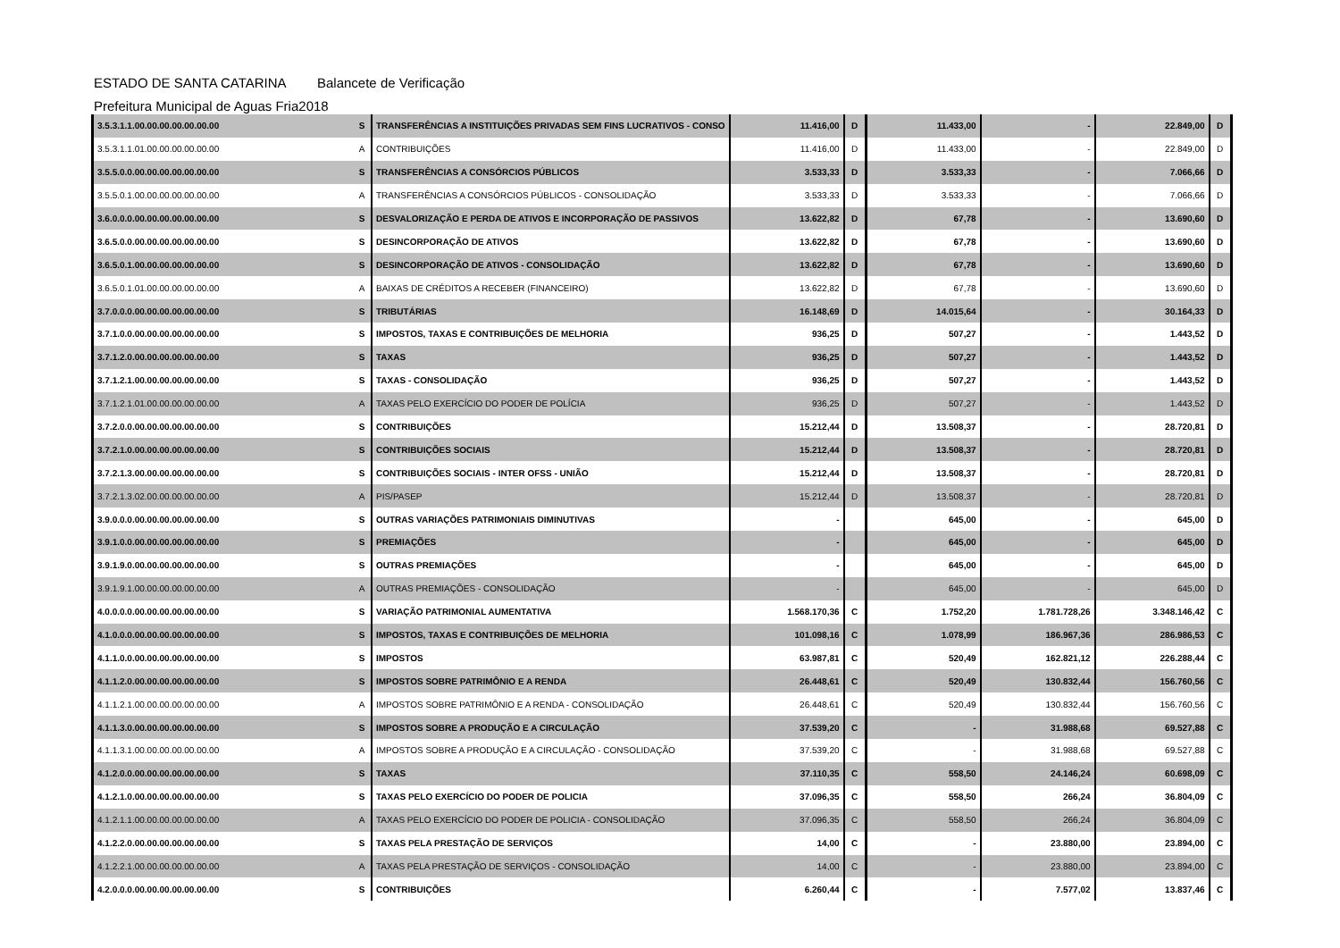ESTADO DE SANTA CATARINA Balancete de Verificação
Prefeitura Municipal de Aguas Fria 2018
| 3.5.3.1.1.00.00.00.00.00.00.00 | S | TRANSFERÊNCIAS A INSTITUIÇÕES PRIVADAS SEM FINS LUCRATIVOS - CONSO | 11.416,00 | D | 11.433,00 | - | 22.849,00 | D |
| 3.5.3.1.1.01.00.00.00.00.00.00 | A | CONTRIBUIÇÕES | 11.416,00 | D | 11.433,00 | - | 22.849,00 | D |
| 3.5.5.0.0.00.00.00.00.00.00.00 | S | TRANSFERÊNCIAS A CONSÓRCIOS PÚBLICOS | 3.533,33 | D | 3.533,33 | - | 7.066,66 | D |
| 3.5.5.0.1.00.00.00.00.00.00.00 | A | TRANSFERÊNCIAS A CONSÓRCIOS PÚBLICOS - CONSOLIDAÇÃO | 3.533,33 | D | 3.533,33 | - | 7.066,66 | D |
| 3.6.0.0.0.00.00.00.00.00.00.00 | S | DESVALORIZAÇÃO E PERDA DE ATIVOS E INCORPORAÇÃO DE PASSIVOS | 13.622,82 | D | 67,78 | - | 13.690,60 | D |
| 3.6.5.0.0.00.00.00.00.00.00.00 | S | DESINCORPORAÇÃO DE ATIVOS | 13.622,82 | D | 67,78 | - | 13.690,60 | D |
| 3.6.5.0.1.00.00.00.00.00.00.00 | S | DESINCORPORAÇÃO DE ATIVOS - CONSOLIDAÇÃO | 13.622,82 | D | 67,78 | - | 13.690,60 | D |
| 3.6.5.0.1.01.00.00.00.00.00.00 | A | BAIXAS DE CRÉDITOS A RECEBER (FINANCEIRO) | 13.622,82 | D | 67,78 | - | 13.690,60 | D |
| 3.7.0.0.0.00.00.00.00.00.00.00 | S | TRIBUTÁRIAS | 16.148,69 | D | 14.015,64 | - | 30.164,33 | D |
| 3.7.1.0.0.00.00.00.00.00.00.00 | S | IMPOSTOS, TAXAS E CONTRIBUIÇÕES DE MELHORIA | 936,25 | D | 507,27 | - | 1.443,52 | D |
| 3.7.1.2.0.00.00.00.00.00.00.00 | S | TAXAS | 936,25 | D | 507,27 | - | 1.443,52 | D |
| 3.7.1.2.1.00.00.00.00.00.00.00 | S | TAXAS - CONSOLIDAÇÃO | 936,25 | D | 507,27 | - | 1.443,52 | D |
| 3.7.1.2.1.01.00.00.00.00.00.00 | A | TAXAS PELO EXERCÍCIO DO PODER DE POLÍCIA | 936,25 | D | 507,27 | - | 1.443,52 | D |
| 3.7.2.0.0.00.00.00.00.00.00.00 | S | CONTRIBUIÇÕES | 15.212,44 | D | 13.508,37 | - | 28.720,81 | D |
| 3.7.2.1.0.00.00.00.00.00.00.00 | S | CONTRIBUIÇÕES SOCIAIS | 15.212,44 | D | 13.508,37 | - | 28.720,81 | D |
| 3.7.2.1.3.00.00.00.00.00.00.00 | S | CONTRIBUIÇÕES SOCIAIS - INTER OFSS - UNIÃO | 15.212,44 | D | 13.508,37 | - | 28.720,81 | D |
| 3.7.2.1.3.02.00.00.00.00.00.00 | A | PIS/PASEP | 15.212,44 | D | 13.508,37 | - | 28.720,81 | D |
| 3.9.0.0.0.00.00.00.00.00.00.00 | S | OUTRAS VARIAÇÕES PATRIMONIAIS DIMINUTIVAS | - | | 645,00 | - | 645,00 | D |
| 3.9.1.0.0.00.00.00.00.00.00.00 | S | PREMIAÇÕES | - | | 645,00 | - | 645,00 | D |
| 3.9.1.9.0.00.00.00.00.00.00.00 | S | OUTRAS PREMIAÇÕES | - | | 645,00 | - | 645,00 | D |
| 3.9.1.9.1.00.00.00.00.00.00.00 | A | OUTRAS PREMIAÇÕES - CONSOLIDAÇÃO | - | | 645,00 | - | 645,00 | D |
| 4.0.0.0.0.00.00.00.00.00.00.00 | S | VARIAÇÃO PATRIMONIAL AUMENTATIVA | 1.568.170,36 | C | 1.752,20 | 1.781.728,26 | 3.348.146,42 | C |
| 4.1.0.0.0.00.00.00.00.00.00.00 | S | IMPOSTOS, TAXAS E CONTRIBUIÇÕES DE MELHORIA | 101.098,16 | C | 1.078,99 | 186.967,36 | 286.986,53 | C |
| 4.1.1.0.0.00.00.00.00.00.00.00 | S | IMPOSTOS | 63.987,81 | C | 520,49 | 162.821,12 | 226.288,44 | C |
| 4.1.1.2.0.00.00.00.00.00.00.00 | S | IMPOSTOS SOBRE PATRIMÔNIO E A RENDA | 26.448,61 | C | 520,49 | 130.832,44 | 156.760,56 | C |
| 4.1.1.2.1.00.00.00.00.00.00.00 | A | IMPOSTOS SOBRE PATRIMÔNIO E A RENDA - CONSOLIDAÇÃO | 26.448,61 | C | 520,49 | 130.832,44 | 156.760,56 | C |
| 4.1.1.3.0.00.00.00.00.00.00.00 | S | IMPOSTOS SOBRE A PRODUÇÃO E A CIRCULAÇÃO | 37.539,20 | C | - | 31.988,68 | 69.527,88 | C |
| 4.1.1.3.1.00.00.00.00.00.00.00 | A | IMPOSTOS SOBRE A PRODUÇÃO E A CIRCULAÇÃO - CONSOLIDAÇÃO | 37.539,20 | C | - | 31.988,68 | 69.527,88 | C |
| 4.1.2.0.0.00.00.00.00.00.00.00 | S | TAXAS | 37.110,35 | C | 558,50 | 24.146,24 | 60.698,09 | C |
| 4.1.2.1.0.00.00.00.00.00.00.00 | S | TAXAS PELO EXERCÍCIO DO PODER DE POLICIA | 37.096,35 | C | 558,50 | 266,24 | 36.804,09 | C |
| 4.1.2.1.1.00.00.00.00.00.00.00 | A | TAXAS PELO EXERCÍCIO DO PODER DE POLICIA - CONSOLIDAÇÃO | 37.096,35 | C | 558,50 | 266,24 | 36.804,09 | C |
| 4.1.2.2.0.00.00.00.00.00.00.00 | S | TAXAS PELA PRESTAÇÃO DE SERVIÇOS | 14,00 | C | - | 23.880,00 | 23.894,00 | C |
| 4.1.2.2.1.00.00.00.00.00.00.00 | A | TAXAS PELA PRESTAÇÃO DE SERVIÇOS - CONSOLIDAÇÃO | 14,00 | C | - | 23.880,00 | 23.894,00 | C |
| 4.2.0.0.0.00.00.00.00.00.00.00 | S | CONTRIBUIÇÕES | 6.260,44 | C | - | 7.577,02 | 13.837,46 | C |